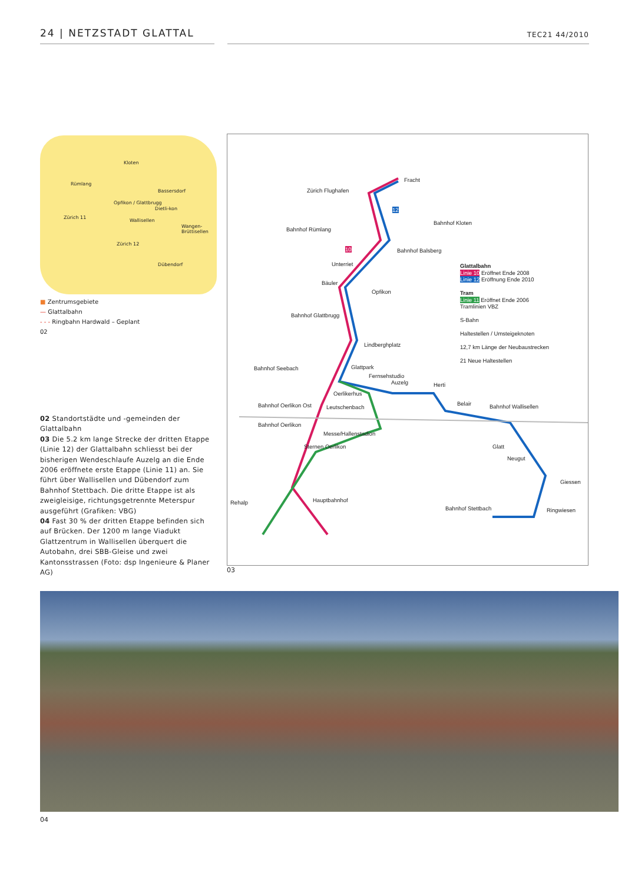24 | NETZSTADT GLATTAL
TEC21 44/2010
Kloten
Rümlang
Bassersdorf
Opfikon / Glattbrugg
Dietli-kon
Zürich 11
Wallisellen
Wangen-Brüttisellen
Zürich 12
Dübendorf
■ Zentrumsgebiete
— Glattalbahn
- - - Ringbahn Hardwald – Geplant
02
02 Standortstädte und -gemeinden der Glattalbahn
03 Die 5.2 km lange Strecke der dritten Etappe (Linie 12) der Glattalbahn schliesst bei der bisherigen Wendeschlaufe Auzelg an die Ende 2006 eröffnete erste Etappe (Linie 11) an. Sie führt über Wallisellen und Dübendorf zum Bahnhof Stettbach. Die dritte Etappe ist als zweigleisige, richtungsgetrennte Meterspur ausgeführt (Grafiken: VBG)
04 Fast 30 % der dritten Etappe befinden sich auf Brücken. Der 1200 m lange Viadukt Glattzentrum in Wallisellen überquert die Autobahn, drei SBB-Gleise und zwei Kantonsstrassen (Foto: dsp Ingenieure & Planer AG)
Fracht
Zürich Flughafen
Bahnhof Rümlang
Bahnhof Kloten
Bahnhof Balsberg
Unterriet
Bäuler
Opfikon
Bahnhof Glattbrugg
Lindberghplatz
Bahnhof Seebach Glattpark
Fernsehstudio
Auzelg Herti
Oerlikerhus
Bahnhof Oerlikon Ost Leutschenbach
Belair Bahnhof Wallisellen
Bahnhof Oerlikon
Messe/Hallenstadion
Glatt
Sternen Oerlikon
Neugut
Giessen
Hauptbahnhof
Rehalp
Bahnhof Stettbach Ringwiesen
Glattalbahn
Linie 10 Eröffnet Ende 2008
Linie 12 Eröffnung Ende 2010
Tram
Linie 11 Eröffnet Ende 2006
Tramlinien VBZ
S-Bahn
Haltestellen / Umsteigeknoten
12,7 km Länge der Neubaustrecken
21 Neue Haltestellen
10
12
03
04